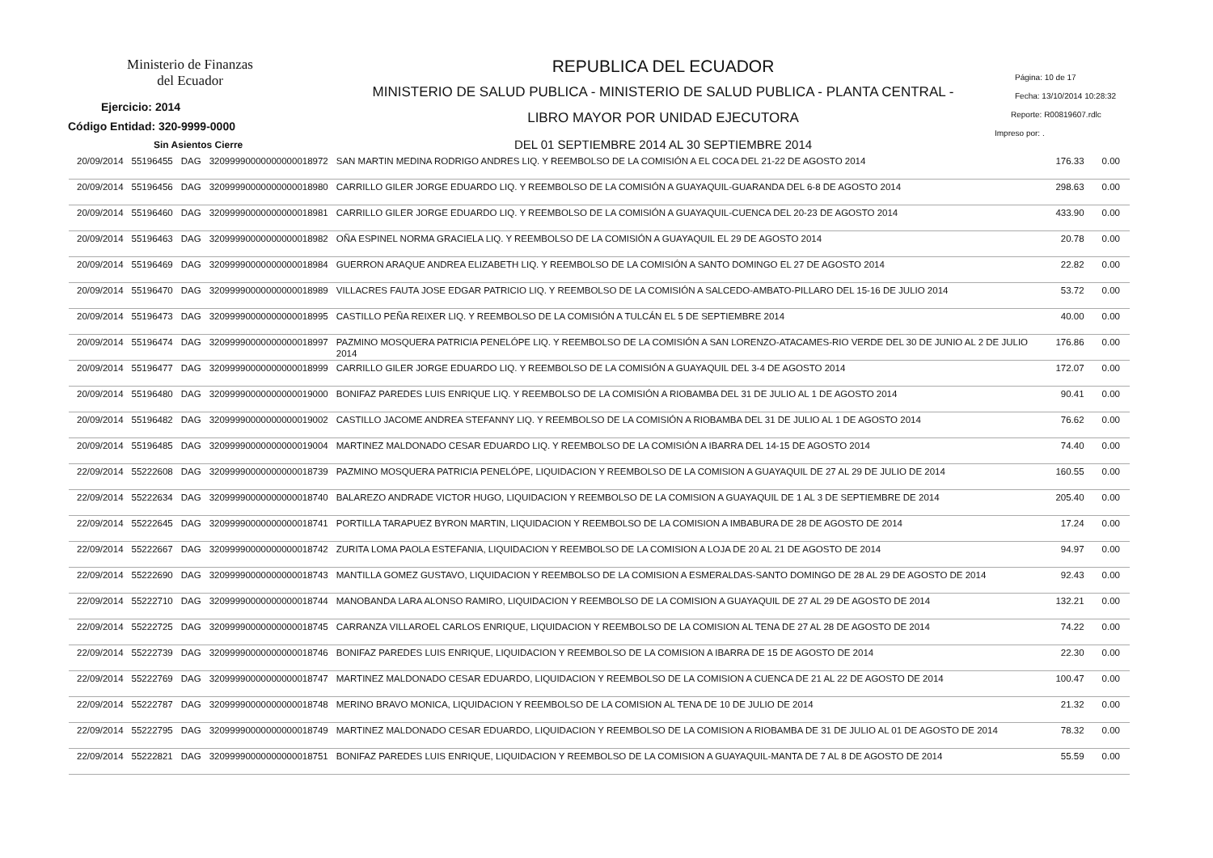Ministerio de Finanzas
del Ecuador
Ejercicio: 2014
Código Entidad: 320-9999-0000
Sin Asientos Cierre
REPUBLICA DEL ECUADOR
MINISTERIO DE SALUD PUBLICA - MINISTERIO DE SALUD PUBLICA - PLANTA CENTRAL -
LIBRO MAYOR POR UNIDAD EJECUTORA
DEL 01 SEPTIEMBRE 2014 AL 30 SEPTIEMBRE 2014
Página: 10 de 17
Fecha: 13/10/2014 10:28:32
Reporte: R00819607.rdlc
Impreso por: .
| 20/09/2014 | 55196455 | DAG | 32099990000000000018972 | SAN MARTIN MEDINA RODRIGO ANDRES LIQ. Y REEMBOLSO DE LA COMISIÓN A EL COCA DEL 21-22 DE AGOSTO 2014 | 176.33 | 0.00 |
| 20/09/2014 | 55196456 | DAG | 32099990000000000018980 | CARRILLO GILER JORGE EDUARDO LIQ. Y REEMBOLSO DE LA COMISIÓN A GUAYAQUIL-GUARANDA DEL 6-8 DE AGOSTO 2014 | 298.63 | 0.00 |
| 20/09/2014 | 55196460 | DAG | 32099990000000000018981 | CARRILLO GILER JORGE EDUARDO LIQ. Y REEMBOLSO DE LA COMISIÓN A GUAYAQUIL-CUENCA DEL 20-23 DE AGOSTO 2014 | 433.90 | 0.00 |
| 20/09/2014 | 55196463 | DAG | 32099990000000000018982 | OÑA ESPINEL NORMA GRACIELA LIQ. Y REEMBOLSO DE LA COMISIÓN A GUAYAQUIL EL 29 DE AGOSTO 2014 | 20.78 | 0.00 |
| 20/09/2014 | 55196469 | DAG | 32099990000000000018984 | GUERRON ARAQUE ANDREA ELIZABETH LIQ. Y REEMBOLSO DE LA COMISIÓN A SANTO DOMINGO EL 27 DE AGOSTO 2014 | 22.82 | 0.00 |
| 20/09/2014 | 55196470 | DAG | 32099990000000000018989 | VILLACRES FAUTA JOSE EDGAR PATRICIO LIQ. Y REEMBOLSO DE LA COMISIÓN A SALCEDO-AMBATO-PILLARO DEL 15-16 DE JULIO 2014 | 53.72 | 0.00 |
| 20/09/2014 | 55196473 | DAG | 32099990000000000018995 | CASTILLO PEÑA REIXER LIQ. Y REEMBOLSO DE LA COMISIÓN A TULCÁN EL 5 DE SEPTIEMBRE 2014 | 40.00 | 0.00 |
| 20/09/2014 | 55196474 | DAG | 32099990000000000018997 | PAZMINO MOSQUERA PATRICIA PENELÓPE LIQ. Y REEMBOLSO DE LA COMISIÓN A SAN LORENZO-ATACAMES-RIO VERDE DEL 30 DE JUNIO AL 2 DE JULIO 2014 | 176.86 | 0.00 |
| 20/09/2014 | 55196477 | DAG | 32099990000000000018999 | CARRILLO GILER JORGE EDUARDO LIQ. Y REEMBOLSO DE LA COMISIÓN A GUAYAQUIL DEL 3-4 DE AGOSTO 2014 | 172.07 | 0.00 |
| 20/09/2014 | 55196480 | DAG | 32099990000000000019000 | BONIFAZ PAREDES LUIS ENRIQUE LIQ. Y REEMBOLSO DE LA COMISIÓN A RIOBAMBA DEL 31 DE JULIO AL 1 DE AGOSTO 2014 | 90.41 | 0.00 |
| 20/09/2014 | 55196482 | DAG | 32099990000000000019002 | CASTILLO JACOME ANDREA STEFANNY LIQ. Y REEMBOLSO DE LA COMISIÓN A RIOBAMBA DEL 31 DE JULIO AL 1 DE AGOSTO 2014 | 76.62 | 0.00 |
| 20/09/2014 | 55196485 | DAG | 32099990000000000019004 | MARTINEZ MALDONADO CESAR EDUARDO LIQ. Y REEMBOLSO DE LA COMISIÓN A IBARRA DEL 14-15 DE AGOSTO 2014 | 74.40 | 0.00 |
| 22/09/2014 | 55222608 | DAG | 32099990000000000018739 | PAZMINO MOSQUERA PATRICIA PENELÓPE, LIQUIDACION Y REEMBOLSO DE LA COMISION A GUAYAQUIL DE 27 AL 29 DE JULIO DE 2014 | 160.55 | 0.00 |
| 22/09/2014 | 55222634 | DAG | 32099990000000000018740 | BALAREZO ANDRADE VICTOR HUGO, LIQUIDACION Y REEMBOLSO DE LA COMISION A GUAYAQUIL DE 1 AL 3 DE SEPTIEMBRE DE 2014 | 205.40 | 0.00 |
| 22/09/2014 | 55222645 | DAG | 32099990000000000018741 | PORTILLA TARAPUEZ BYRON MARTIN, LIQUIDACION Y REEMBOLSO DE LA COMISION A IMBABURA DE 28 DE AGOSTO DE 2014 | 17.24 | 0.00 |
| 22/09/2014 | 55222667 | DAG | 32099990000000000018742 | ZURITA LOMA PAOLA ESTEFANIA, LIQUIDACION Y REEMBOLSO DE LA COMISION A LOJA DE 20 AL 21 DE AGOSTO DE 2014 | 94.97 | 0.00 |
| 22/09/2014 | 55222690 | DAG | 32099990000000000018743 | MANTILLA GOMEZ GUSTAVO, LIQUIDACION Y REEMBOLSO DE LA COMISION A ESMERALDAS-SANTO DOMINGO DE 28 AL 29 DE AGOSTO DE 2014 | 92.43 | 0.00 |
| 22/09/2014 | 55222710 | DAG | 32099990000000000018744 | MANOBANDA LARA ALONSO RAMIRO, LIQUIDACION Y REEMBOLSO DE LA COMISION A GUAYAQUIL DE 27 AL 29 DE AGOSTO DE 2014 | 132.21 | 0.00 |
| 22/09/2014 | 55222725 | DAG | 32099990000000000018745 | CARRANZA VILLAROEL CARLOS ENRIQUE, LIQUIDACION Y REEMBOLSO DE LA COMISION AL TENA DE 27 AL 28 DE AGOSTO DE 2014 | 74.22 | 0.00 |
| 22/09/2014 | 55222739 | DAG | 32099990000000000018746 | BONIFAZ PAREDES LUIS ENRIQUE, LIQUIDACION Y REEMBOLSO DE LA COMISION A IBARRA DE 15 DE AGOSTO DE 2014 | 22.30 | 0.00 |
| 22/09/2014 | 55222769 | DAG | 32099990000000000018747 | MARTINEZ MALDONADO CESAR EDUARDO, LIQUIDACION Y REEMBOLSO DE LA COMISION A CUENCA DE 21 AL 22 DE AGOSTO DE 2014 | 100.47 | 0.00 |
| 22/09/2014 | 55222787 | DAG | 32099990000000000018748 | MERINO BRAVO MONICA, LIQUIDACION Y REEMBOLSO DE LA COMISION AL TENA DE 10 DE JULIO DE 2014 | 21.32 | 0.00 |
| 22/09/2014 | 55222795 | DAG | 32099990000000000018749 | MARTINEZ MALDONADO CESAR EDUARDO, LIQUIDACION Y REEMBOLSO DE LA COMISION A RIOBAMBA DE 31 DE JULIO AL 01 DE AGOSTO DE 2014 | 78.32 | 0.00 |
| 22/09/2014 | 55222821 | DAG | 32099990000000000018751 | BONIFAZ PAREDES LUIS ENRIQUE, LIQUIDACION Y REEMBOLSO DE LA COMISION A GUAYAQUIL-MANTA DE 7 AL 8 DE AGOSTO DE 2014 | 55.59 | 0.00 |